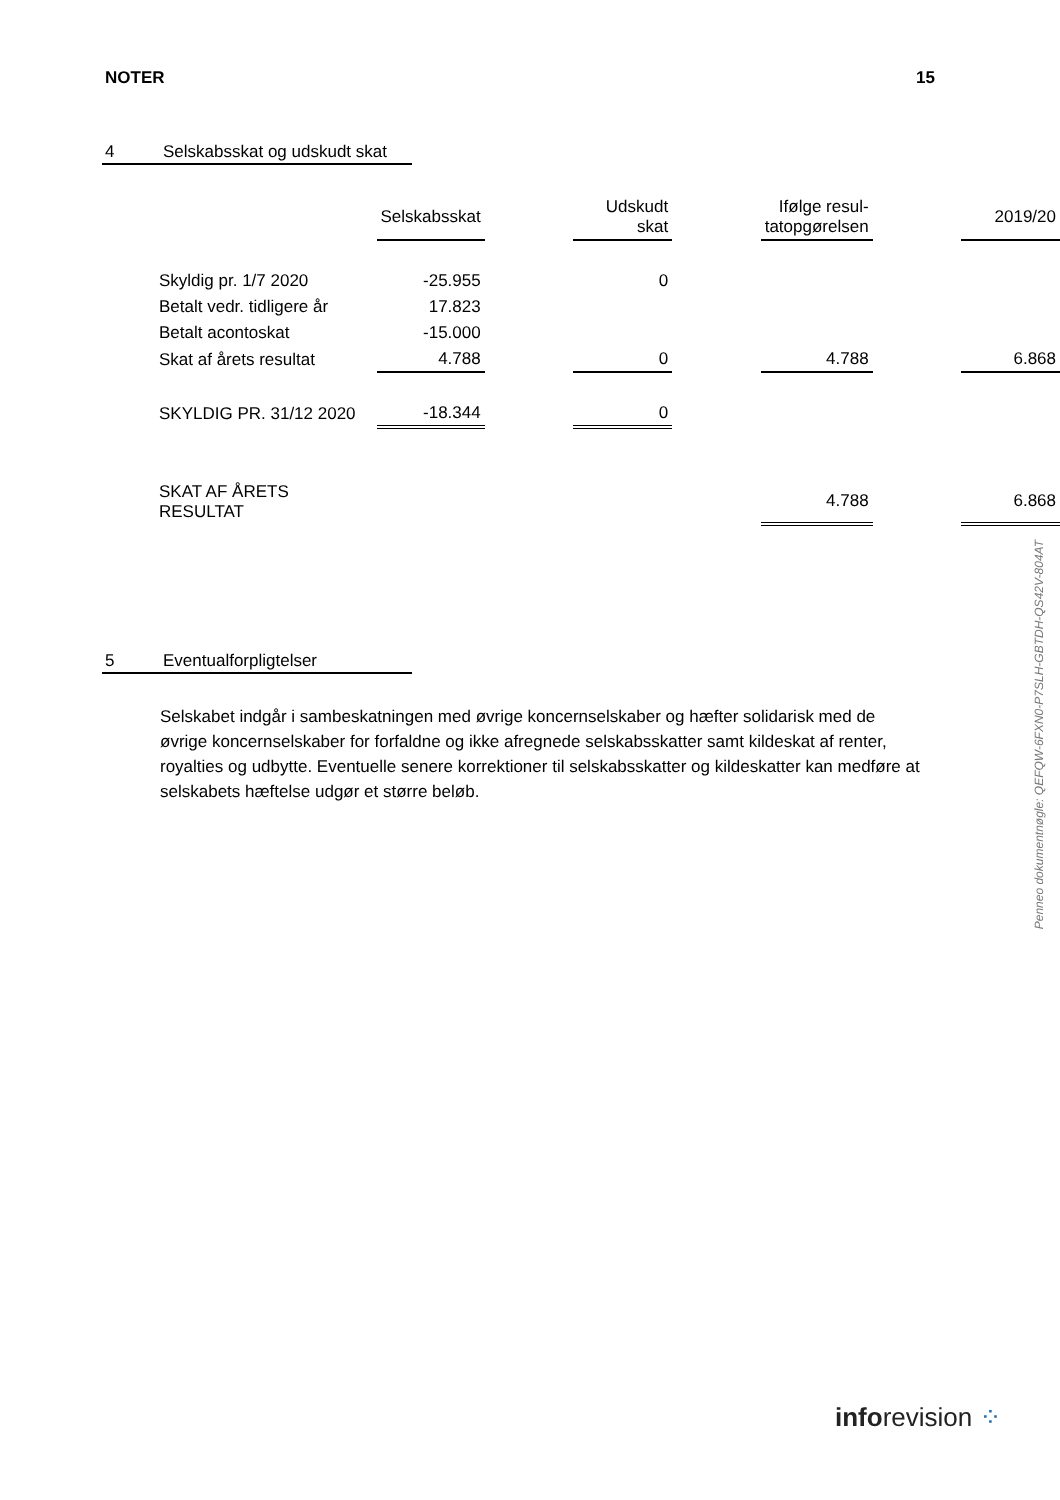NOTER 15
4 Selskabsskat og udskudt skat
| | Selskabsskat | | Udskudt skat | | Ifølge resul- tatopgørelsen | | 2019/20 |
| Skyldig pr. 1/7 2020 | -25.955 | | 0 | | | | |
| Betalt vedr. tidligere år | 17.823 | | | | | | |
| Betalt acontoskat | -15.000 | | | | | | |
| Skat af årets resultat | 4.788 | | 0 | | 4.788 | | 6.868 |
| SKYLDIG PR. 31/12 2020 | -18.344 | | 0 | | | | |
| SKAT AF ÅRETS RESULTAT | | | | | 4.788 | | 6.868 |
5 Eventualforpligtelser
Selskabet indgår i sambeskatningen med øvrige koncernselskaber og hæfter solidarisk med de øvrige koncernselskaber for forfaldne og ikke afregnede selskabsskatter samt kildeskat af renter, royalties og udbytte. Eventuelle senere korrektioner til selskabsskatter og kildeskatter kan medføre at selskabets hæftelse udgør et større beløb.
Penneo dokumentnøgle: QEFQW-6FXN0-P7SLH-GBTDH-QS42V-804AT
inforevision ⁘